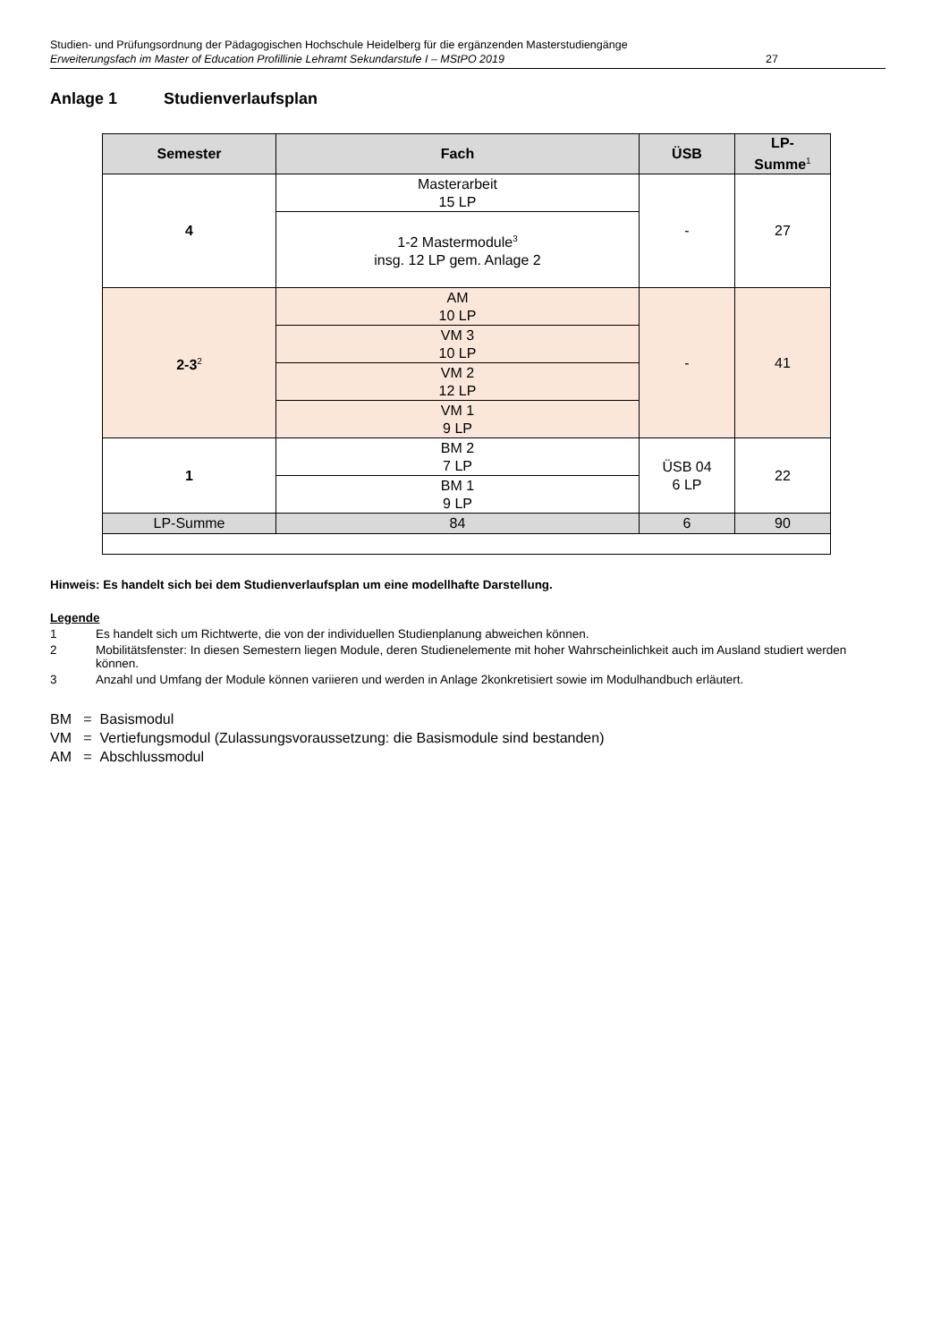Studien- und Prüfungsordnung der Pädagogischen Hochschule Heidelberg für die ergänzenden Masterstudiengänge
Erweiterungsfach im Master of Education Profillinie Lehramt Sekundarstufe I – MStPO 2019 27
Anlage 1 Studienverlaufsplan
| Semester | Fach | ÜSB | LP- Summe<sup>1</sup> |
| --- | --- | --- | --- |
| 4 | Masterarbeit 15 LP | - | 27 |
| | 1-2 Mastermodule<sup>3</sup> insg. 12 LP gem. Anlage 2 | | |
| 2-3<sup>2</sup> | AM 10 LP | - | 41 |
| | VM 3 10 LP | | |
| | VM 2 12 LP | | |
| | VM 1 9 LP | | |
| 1 | BM 2 7 LP | ÜSB 04 6 LP | 22 |
| | BM 1 9 LP | | |
| LP-Summe | 84 | 6 | 90 |
Hinweis: Es handelt sich bei dem Studienverlaufsplan um eine modellhafte Darstellung.
Legende
1 Es handelt sich um Richtwerte, die von der individuellen Studienplanung abweichen können.
2 Mobilitätsfenster: In diesen Semestern liegen Module, deren Studienelemente mit hoher Wahrscheinlichkeit auch im Ausland studiert werden können.
3 Anzahl und Umfang der Module können variieren und werden in Anlage 2konkretisiert sowie im Modulhandbuch erläutert.
BM = Basismodul
VM = Vertiefungsmodul (Zulassungsvoraussetzung: die Basismodule sind bestanden)
AM = Abschlussmodul